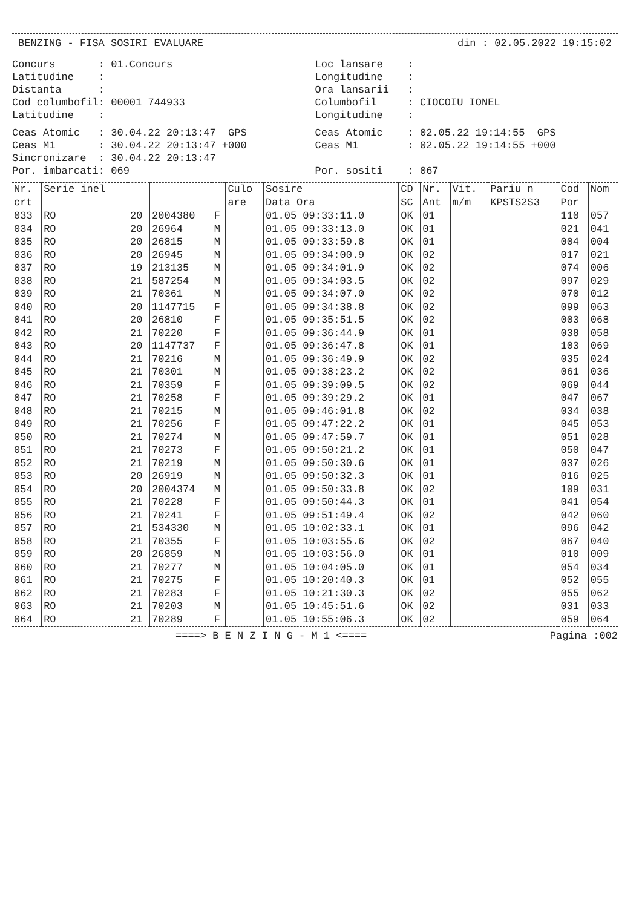BENZING - FISA SOSIRI EVALUARE din : 02.05.2022 19:15:02
Concurs : 01.Concurs Latitudine : Distanta : Cod columbofil: 00001 744933 Latitudine :
Loc lansare : Longitudine : Ora lansarii : Columbofil : CIOCOIU IONEL Longitudine :
Ceas Atomic : 30.04.22 20:13:47 GPS Ceas M1 : 30.04.22 20:13:47 +000 Sincronizare : 30.04.22 20:13:47 Por. imbarcati: 069
Ceas Atomic : 02.05.22 19:14:55 GPS Ceas M1 : 02.05.22 19:14:55 +000 Por. sositi : 067
| Nr. crt | Serie inel | | | | Culo are | Sosire Data Ora | CD SC | Nr. Ant | Vit. m/m | Pariu n KPSTS2S3 | Cod Por | Nom |
| --- | --- | --- | --- | --- | --- | --- | --- | --- | --- | --- | --- | --- |
| 033 | RO | 20 | 2004380 | F | | 01.05 09:33:11.0 | OK | 01 | | | 110 | 057 |
| 034 | RO | 20 | 26964 | M | | 01.05 09:33:13.0 | OK | 01 | | | 021 | 041 |
| 035 | RO | 20 | 26815 | M | | 01.05 09:33:59.8 | OK | 01 | | | 004 | 004 |
| 036 | RO | 20 | 26945 | M | | 01.05 09:34:00.9 | OK | 02 | | | 017 | 021 |
| 037 | RO | 19 | 213135 | M | | 01.05 09:34:01.9 | OK | 02 | | | 074 | 006 |
| 038 | RO | 21 | 587254 | M | | 01.05 09:34:03.5 | OK | 02 | | | 097 | 029 |
| 039 | RO | 21 | 70361 | M | | 01.05 09:34:07.0 | OK | 02 | | | 070 | 012 |
| 040 | RO | 20 | 1147715 | F | | 01.05 09:34:38.8 | OK | 02 | | | 099 | 063 |
| 041 | RO | 20 | 26810 | F | | 01.05 09:35:51.5 | OK | 02 | | | 003 | 068 |
| 042 | RO | 21 | 70220 | F | | 01.05 09:36:44.9 | OK | 01 | | | 038 | 058 |
| 043 | RO | 20 | 1147737 | F | | 01.05 09:36:47.8 | OK | 01 | | | 103 | 069 |
| 044 | RO | 21 | 70216 | M | | 01.05 09:36:49.9 | OK | 02 | | | 035 | 024 |
| 045 | RO | 21 | 70301 | M | | 01.05 09:38:23.2 | OK | 02 | | | 061 | 036 |
| 046 | RO | 21 | 70359 | F | | 01.05 09:39:09.5 | OK | 02 | | | 069 | 044 |
| 047 | RO | 21 | 70258 | F | | 01.05 09:39:29.2 | OK | 01 | | | 047 | 067 |
| 048 | RO | 21 | 70215 | M | | 01.05 09:46:01.8 | OK | 02 | | | 034 | 038 |
| 049 | RO | 21 | 70256 | F | | 01.05 09:47:22.2 | OK | 01 | | | 045 | 053 |
| 050 | RO | 21 | 70274 | M | | 01.05 09:47:59.7 | OK | 01 | | | 051 | 028 |
| 051 | RO | 21 | 70273 | F | | 01.05 09:50:21.2 | OK | 01 | | | 050 | 047 |
| 052 | RO | 21 | 70219 | M | | 01.05 09:50:30.6 | OK | 01 | | | 037 | 026 |
| 053 | RO | 20 | 26919 | M | | 01.05 09:50:32.3 | OK | 01 | | | 016 | 025 |
| 054 | RO | 20 | 2004374 | M | | 01.05 09:50:33.8 | OK | 02 | | | 109 | 031 |
| 055 | RO | 21 | 70228 | F | | 01.05 09:50:44.3 | OK | 01 | | | 041 | 054 |
| 056 | RO | 21 | 70241 | F | | 01.05 09:51:49.4 | OK | 02 | | | 042 | 060 |
| 057 | RO | 21 | 534330 | M | | 01.05 10:02:33.1 | OK | 01 | | | 096 | 042 |
| 058 | RO | 21 | 70355 | F | | 01.05 10:03:55.6 | OK | 02 | | | 067 | 040 |
| 059 | RO | 20 | 26859 | M | | 01.05 10:03:56.0 | OK | 01 | | | 010 | 009 |
| 060 | RO | 21 | 70277 | M | | 01.05 10:04:05.0 | OK | 01 | | | 054 | 034 |
| 061 | RO | 21 | 70275 | F | | 01.05 10:20:40.3 | OK | 01 | | | 052 | 055 |
| 062 | RO | 21 | 70283 | F | | 01.05 10:21:30.3 | OK | 02 | | | 055 | 062 |
| 063 | RO | 21 | 70203 | M | | 01.05 10:45:51.6 | OK | 02 | | | 031 | 033 |
| 064 | RO | 21 | 70289 | F | | 01.05 10:55:06.3 | OK | 02 | | | 059 | 064 |
====> B E N Z I N G - M 1 <==== Pagina :002